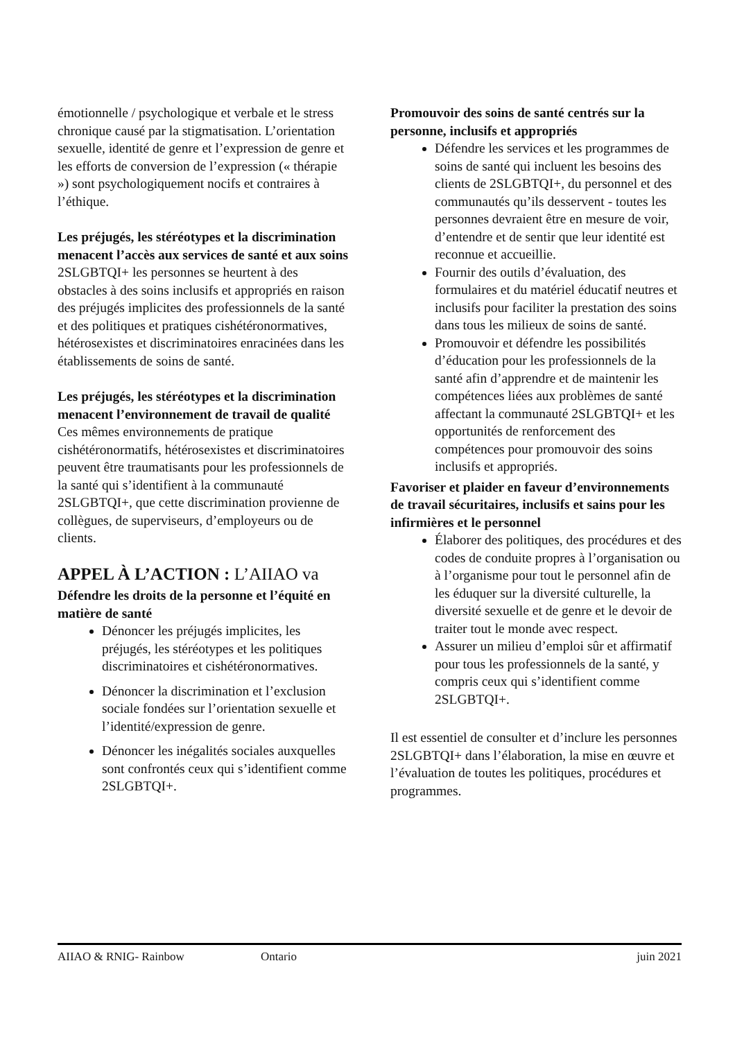émotionnelle / psychologique et verbale et le stress chronique causé par la stigmatisation. L’orientation sexuelle, identité de genre et l’expression de genre et les efforts de conversion de l’expression (« thérapie ») sont psychologiquement nocifs et contraires à l’éthique.
Les préjugés, les stéréotypes et la discrimination menacent l’accès aux services de santé et aux soins
2SLGBTQI+ les personnes se heurtent à des obstacles à des soins inclusifs et appropriés en raison des préjugés implicites des professionnels de la santé et des politiques et pratiques cishétéronormatives, hétérosexistes et discriminatoires enracinées dans les établissements de soins de santé.
Les préjugés, les stéréotypes et la discrimination menacent l’environnement de travail de qualité
Ces mêmes environnements de pratique cishétéronormatifs, hétérosexistes et discriminatoires peuvent être traumatisants pour les professionnels de la santé qui s’identifient à la communauté 2SLGBTQI+, que cette discrimination provienne de collègues, de superviseurs, d’employeurs ou de clients.
APPEL À L’ACTION : L’AIIAO va
Défendre les droits de la personne et l’équité en matière de santé
Dénoncer les préjugés implicites, les préjugés, les stéréotypes et les politiques discriminatoires et cishétéronormatives.
Dénoncer la discrimination et l’exclusion sociale fondées sur l’orientation sexuelle et l’identité/expression de genre.
Dénoncer les inégalités sociales auxquelles sont confrontés ceux qui s’identifient comme 2SLGBTQI+.
Promouvoir des soins de santé centrés sur la personne, inclusifs et appropriés
Défendre les services et les programmes de soins de santé qui incluent les besoins des clients de 2SLGBTQI+, du personnel et des communautés qu’ils desservent - toutes les personnes devraient être en mesure de voir, d’entendre et de sentir que leur identité est reconnue et accueillie.
Fournir des outils d’évaluation, des formulaires et du matériel éducatif neutres et inclusifs pour faciliter la prestation des soins dans tous les milieux de soins de santé.
Promouvoir et défendre les possibilités d’éducation pour les professionnels de la santé afin d’apprendre et de maintenir les compétences liées aux problèmes de santé affectant la communauté 2SLGBTQI+ et les opportunités de renforcement des compétences pour promouvoir des soins inclusifs et appropriés.
Favoriser et plaider en faveur d’environnements de travail sécuritaires, inclusifs et sains pour les infirmières et le personnel
Élaborer des politiques, des procédures et des codes de conduite propres à l’organisation ou à l’organisme pour tout le personnel afin de les éduquer sur la diversité culturelle, la diversité sexuelle et de genre et le devoir de traiter tout le monde avec respect.
Assurer un milieu d’emploi sûr et affirmatif pour tous les professionnels de la santé, y compris ceux qui s’identifient comme 2SLGBTQI+.
Il est essentiel de consulter et d’inclure les personnes 2SLGBTQI+ dans l’élaboration, la mise en œuvre et l’évaluation de toutes les politiques, procédures et programmes.
AIIAO & RNIG- Rainbow Ontario juin 2021